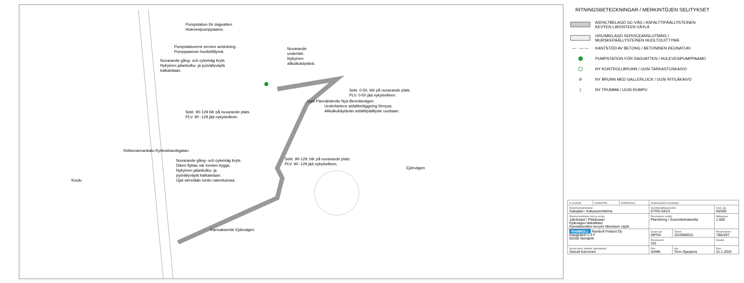Pumpstation för dagvatten.
Hulevesipumppaamo.
Pumpstationens service anslutning.
Pumppaamon huoltoliittymä.
Nuvarande gång- och cykelväg bryts.
Nykyinen jalankulku- ja pyöräilyväylä
katkaistaan.
Nuvarande
underfart.
Nykyinen
alikulkukäytävä.
Sekt. 0-50, blir på nuvarande plats.
PLV. 0-50 jää nykyiselleen.
Underfartens asfaltbeläggning förnyas.
Alikulkukäytävän asfalttipäällyste uusitaan.
Sekt. 90-129 blir på nuvarande plats.
PLV. 90 -129 jää nykyiselleen.
Sekt. 90-129, blir på nuvarande plats.
PLV. 90 -129 jää nykyiselleen.
Nuvarande gång- och cykelväg bryts.
Diken flyttas när tomten byggs.
Nykyinen jalankulku- ja
pyöräilyväylä katkaistaan.
Ojat siirretään tontin rakentuessa.
Uusi Pännäistentie Nya Bennäsvägen
Kirkkorannankatu Kyrkostrandsgatan
Kannaksentie Ejdevägen
Ejdevägen
Koulu
RITNINGSBETECKNINGAR / MERKINTÖJEN SELITYKSET
ASFALTBELAGD GC-VÄG / ASFALTTIPÄÄLLYSTEINEN
KEVYEN LIIKENTEEN VÄYLÄ
GRUSBELAGD SERVICEANSLUTNING /
MURSKEPÄÄLLYSTEINEN HUOLTOLIITTYMÄ
— · — —
KANTSTÖD AV BETONG / BETONINEN REUNATUKI
PUMPSTATION FÖR DAGVATTEN / HULEVESIPUMPPAAMO
NY KONTROLLBRUNN / UUSI TARKASTUSKAIVO
⊘
NY BRUNN MED GALLERLOCK / UUSI RITILÄKAIVO
( NY TRUMMA / UUSI RUMPU
| K.osa/Kylä | Kortteli/Tila | Tontti/Reknro | Viranomaisten merkintöjä | | |
| Rakennustoimenpide Gatuplan / Katusuunnitelma | | | Koordinaattijärjestelmä ETRS-GK23 | | Kork. järj. N2000 |
| Rakennuskohteen nimi ja osoite Jakobstad / Pietarsaari Ejdevägen lättrafikled Kannaksentien kevyen liikenteen väylä | | | Piirustuksen sisältö Planritning / Suunnitelmakartta | | Mittakaava 1:500 |
| RAMBOLL Ramboll Finland Oy Kauppatori 1-3 F 60100 Seinäjoki | | | Suunn.ala INFRA | Työnro 1510066031 | Piirustuskoko 780x297 |
| | | | Piirustusnro 101 | | Muutos |
| Suunn.(nimi, tutkinto, allekirjoitus) Samuli Karvonen | | | Piirt. SAMK | Hyv. Timo Ojanperä | Pvm 31.1.2024 |